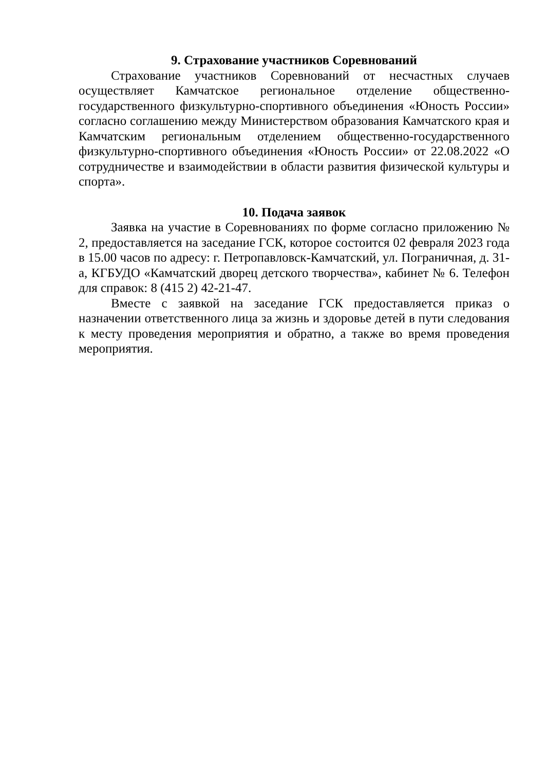9. Страхование участников Соревнований
Страхование участников Соревнований от несчастных случаев осуществляет Камчатское региональное отделение общественно-государственного физкультурно-спортивного объединения «Юность России» согласно соглашению между Министерством образования Камчатского края и Камчатским региональным отделением общественно-государственного физкультурно-спортивного объединения «Юность России» от 22.08.2022 «О сотрудничестве и взаимодействии в области развития физической культуры и спорта».
10. Подача заявок
Заявка на участие в Соревнованиях по форме согласно приложению № 2, предоставляется на заседание ГСК, которое состоится 02 февраля 2023 года в 15.00 часов по адресу: г. Петропавловск-Камчатский, ул. Пограничная, д. 31-а, КГБУДО «Камчатский дворец детского творчества», кабинет № 6. Телефон для справок: 8 (415 2) 42-21-47.
Вместе с заявкой на заседание ГСК предоставляется приказ о назначении ответственного лица за жизнь и здоровье детей в пути следования к месту проведения мероприятия и обратно, а также во время проведения мероприятия.